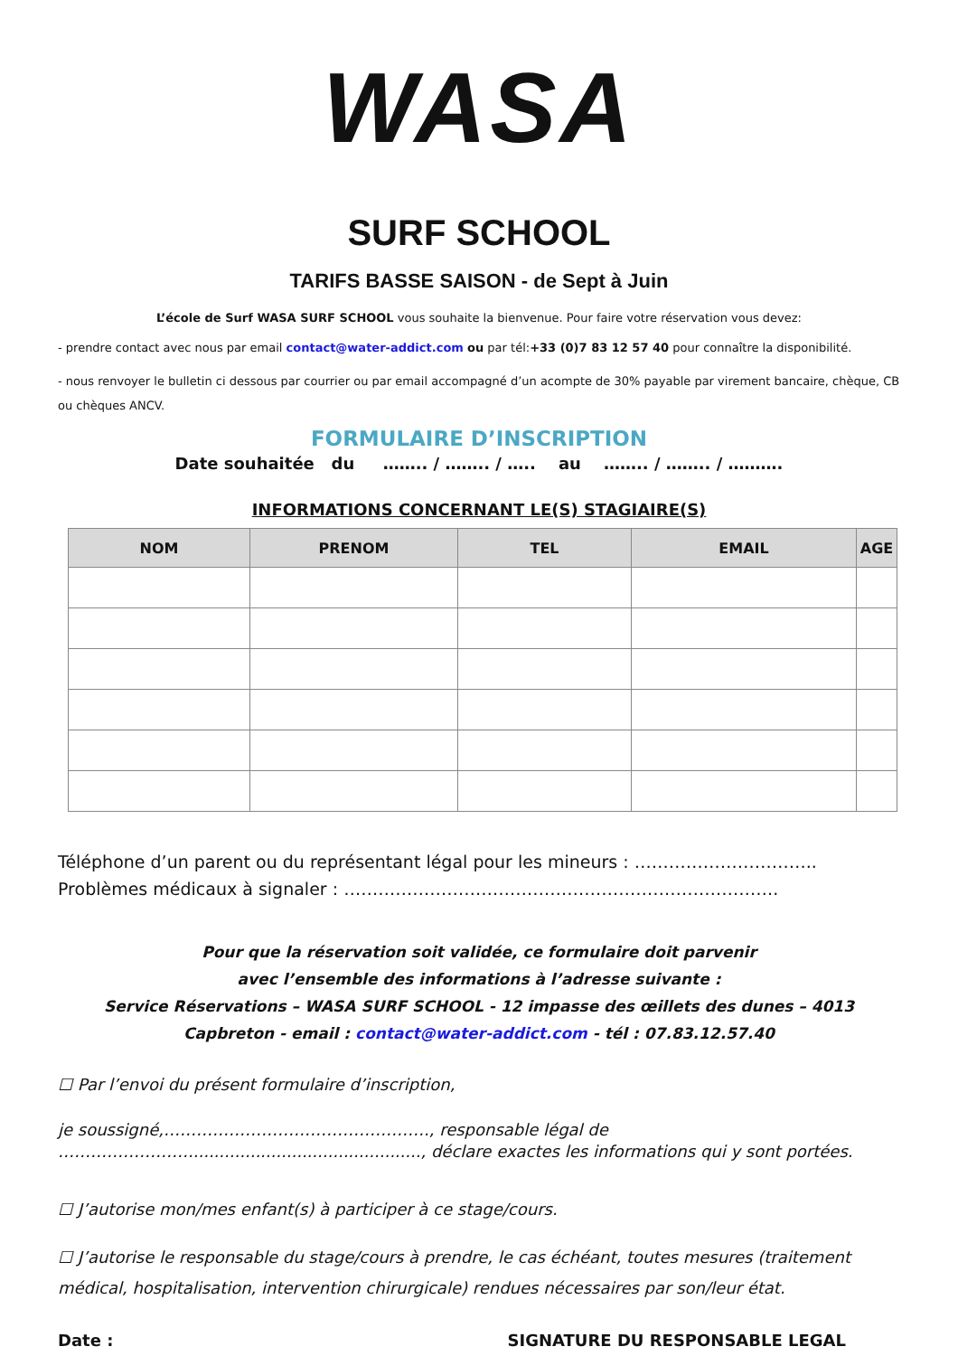WASA
SURF SCHOOL
TARIFS BASSE SAISON - de Sept à Juin
L’école de Surf WASA SURF SCHOOL vous souhaite la bienvenue. Pour faire votre réservation vous devez:
- prendre contact avec nous par email contact@water-addict.com ou par tél:+33 (0)7 83 12 57 40 pour connaître la disponibilité.
- nous renvoyer le bulletin ci dessous par courrier ou par email accompagné d’un acompte de 30% payable par virement bancaire, chèque, CB ou chèques ANCV.
FORMULAIRE D’INSCRIPTION
Date souhaitée du …….. / …….. / ….. au …….. / …….. / ……….
INFORMATIONS CONCERNANT LE(S) STAGIAIRE(S)
| NOM | PRENOM | TEL | EMAIL | AGE |
| --- | --- | --- | --- | --- |
Téléphone d’un parent ou du représentant légal pour les mineurs : …………………………..
Problèmes médicaux à signaler : ………………………………………………………………….
Pour que la réservation soit validée, ce formulaire doit parvenir
avec l’ensemble des informations à l’adresse suivante :
Service Réservations – WASA SURF SCHOOL - 12 impasse des œillets des dunes – 4013
Capbreton - email : contact@water-addict.com - tél : 07.83.12.57.40
☐ Par l’envoi du présent formulaire d’inscription,
je soussigné,…………………………………………., responsable légal de
……………………............................................., déclare exactes les informations qui y sont portées.
☐ J’autorise mon/mes enfant(s) à participer à ce stage/cours.
☐ J’autorise le responsable du stage/cours à prendre, le cas échéant, toutes mesures (traitement médical, hospitalisation, intervention chirurgicale) rendues nécessaires par son/leur état.
Date : SIGNATURE DU RESPONSABLE LEGAL